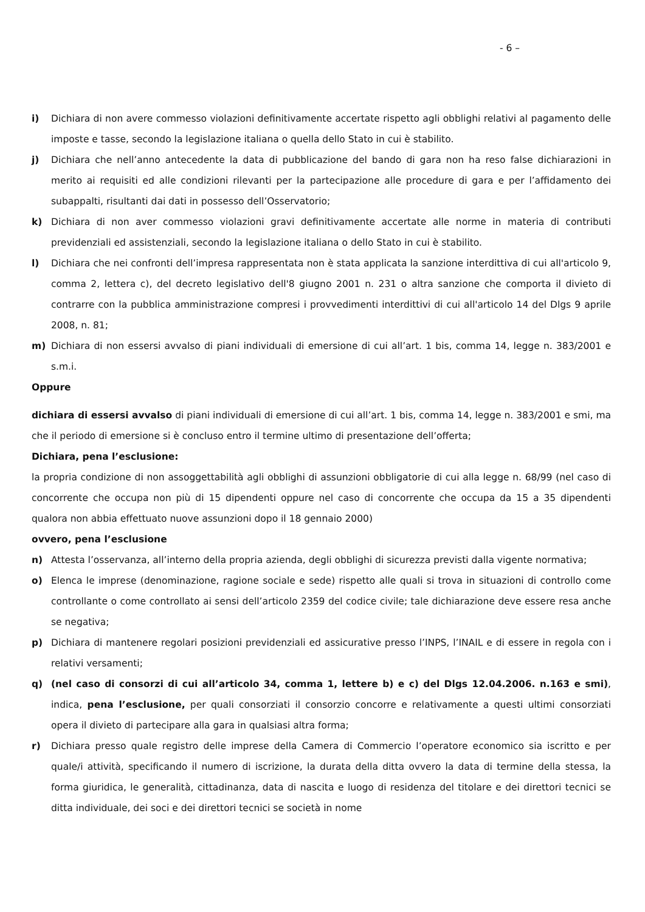- 6 –
i) Dichiara di non avere commesso violazioni definitivamente accertate rispetto agli obblighi relativi al pagamento delle imposte e tasse, secondo la legislazione italiana o quella dello Stato in cui è stabilito.
j) Dichiara che nell’anno antecedente la data di pubblicazione del bando di gara non ha reso false dichiarazioni in merito ai requisiti ed alle condizioni rilevanti per la partecipazione alle procedure di gara e per l’affidamento dei subappalti, risultanti dai dati in possesso dell’Osservatorio;
k) Dichiara di non aver commesso violazioni gravi definitivamente accertate alle norme in materia di contributi previdenziali ed assistenziali, secondo la legislazione italiana o dello Stato in cui è stabilito.
l) Dichiara che nei confronti dell’impresa rappresentata non è stata applicata la sanzione interdittiva di cui all'articolo 9, comma 2, lettera c), del decreto legislativo dell'8 giugno 2001 n. 231 o altra sanzione che comporta il divieto di contrarre con la pubblica amministrazione compresi i provvedimenti interdittivi di cui all'articolo 14 del Dlgs 9 aprile 2008, n. 81;
m) Dichiara di non essersi avvalso di piani individuali di emersione di cui all’art. 1 bis, comma 14, legge n. 383/2001 e s.m.i.
Oppure
dichiara di essersi avvalso di piani individuali di emersione di cui all’art. 1 bis, comma 14, legge n. 383/2001 e smi, ma che il periodo di emersione si è concluso entro il termine ultimo di presentazione dell’offerta;
Dichiara, pena l’esclusione:
la propria condizione di non assoggettabilità agli obblighi di assunzioni obbligatorie di cui alla legge n. 68/99 (nel caso di concorrente che occupa non più di 15 dipendenti oppure nel caso di concorrente che occupa da 15 a 35 dipendenti qualora non abbia effettuato nuove assunzioni dopo il 18 gennaio 2000)
ovvero, pena l’esclusione
n) Attesta l’osservanza, all’interno della propria azienda, degli obblighi di sicurezza previsti dalla vigente normativa;
o) Elenca le imprese (denominazione, ragione sociale e sede) rispetto alle quali si trova in situazioni di controllo come controllante o come controllato ai sensi dell’articolo 2359 del codice civile; tale dichiarazione deve essere resa anche se negativa;
p) Dichiara di mantenere regolari posizioni previdenziali ed assicurative presso l’INPS, l’INAIL e di essere in regola con i relativi versamenti;
q) (nel caso di consorzi di cui all’articolo 34, comma 1, lettere b) e c) del Dlgs 12.04.2006. n.163 e smi), indica, pena l’esclusione, per quali consorziati il consorzio concorre e relativamente a questi ultimi consorziati opera il divieto di partecipare alla gara in qualsiasi altra forma;
r) Dichiara presso quale registro delle imprese della Camera di Commercio l’operatore economico sia iscritto e per quale/i attività, specificando il numero di iscrizione, la durata della ditta ovvero la data di termine della stessa, la forma giuridica, le generalità, cittadinanza, data di nascita e luogo di residenza del titolare e dei direttori tecnici se ditta individuale, dei soci e dei direttori tecnici se società in nome